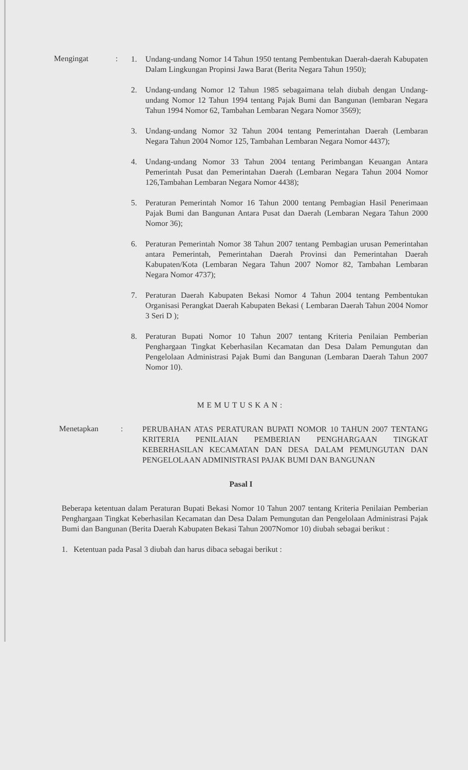Mengingat :
1. Undang-undang Nomor 14 Tahun 1950 tentang Pembentukan Daerah-daerah Kabupaten Dalam Lingkungan Propinsi Jawa Barat (Berita Negara Tahun 1950);
2. Undang-undang Nomor 12 Tahun 1985 sebagaimana telah diubah dengan Undang-undang Nomor 12 Tahun 1994 tentang Pajak Bumi dan Bangunan (lembaran Negara Tahun 1994 Nomor 62, Tambahan Lembaran Negara Nomor 3569);
3. Undang-undang Nomor 32 Tahun 2004 tentang Pemerintahan Daerah (Lembaran Negara Tahun 2004 Nomor 125, Tambahan Lembaran Negara Nomor 4437);
4. Undang-undang Nomor 33 Tahun 2004 tentang Perimbangan Keuangan Antara Pemerintah Pusat dan Pemerintahan Daerah (Lembaran Negara Tahun 2004 Nomor 126,Tambahan Lembaran Negara Nomor 4438);
5. Peraturan Pemerintah Nomor 16 Tahun 2000 tentang Pembagian Hasil Penerimaan Pajak Bumi dan Bangunan Antara Pusat dan Daerah (Lembaran Negara Tahun 2000 Nomor 36);
6. Peraturan Pemerintah Nomor 38 Tahun 2007 tentang Pembagian urusan Pemerintahan antara Pemerintah, Pemerintahan Daerah Provinsi dan Pemerintahan Daerah Kabupaten/Kota (Lembaran Negara Tahun 2007 Nomor 82, Tambahan Lembaran Negara Nomor 4737);
7. Peraturan Daerah Kabupaten Bekasi Nomor 4 Tahun 2004 tentang Pembentukan Organisasi Perangkat Daerah Kabupaten Bekasi ( Lembaran Daerah Tahun 2004 Nomor 3 Seri D );
8. Peraturan Bupati Nomor 10 Tahun 2007 tentang Kriteria Penilaian Pemberian Penghargaan Tingkat Keberhasilan Kecamatan dan Desa Dalam Pemungutan dan Pengelolaan Administrasi Pajak Bumi dan Bangunan (Lembaran Daerah Tahun 2007 Nomor 10).
MEMUTUSKAN:
Menetapkan :
PERUBAHAN ATAS PERATURAN BUPATI NOMOR 10 TAHUN 2007 TENTANG KRITERIA PENILAIAN PEMBERIAN PENGHARGAAN TINGKAT KEBERHASILAN KECAMATAN DAN DESA DALAM PEMUNGUTAN DAN PENGELOLAAN ADMINISTRASI PAJAK BUMI DAN BANGUNAN
Pasal I
Beberapa ketentuan dalam Peraturan Bupati Bekasi Nomor 10 Tahun 2007 tentang Kriteria Penilaian Pemberian Penghargaan Tingkat Keberhasilan Kecamatan dan Desa Dalam Pemungutan dan Pengelolaan Administrasi Pajak Bumi dan Bangunan (Berita Daerah Kabupaten Bekasi Tahun 2007Nomor 10) diubah sebagai berikut :
1. Ketentuan pada Pasal 3 diubah dan harus dibaca sebagai berikut :